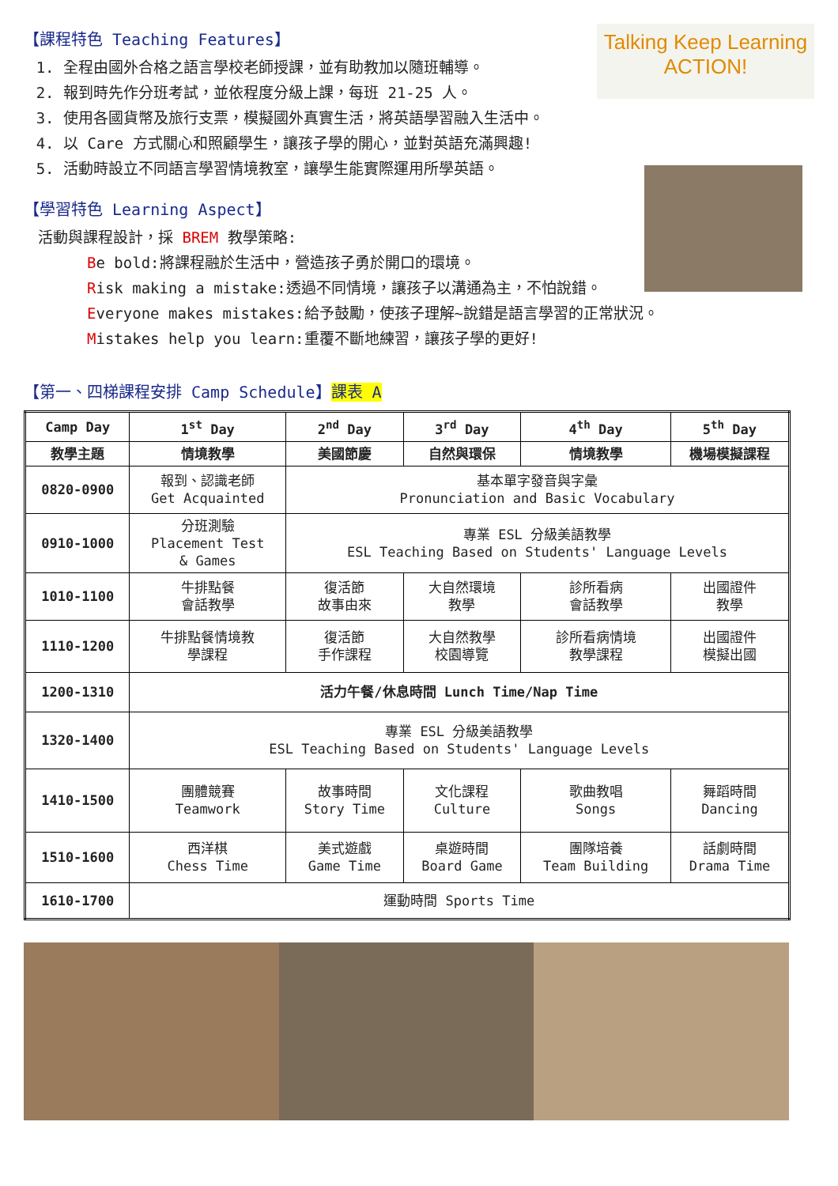Talking Keep Learning
ACTION!
【課程特色 Teaching Features】
1. 全程由國外合格之語言學校老師授課，並有助教加以隨班輔導。
2. 報到時先作分班考試，並依程度分級上課，每班 21-25 人。
3. 使用各國貨幣及旅行支票，模擬國外真實生活，將英語學習融入生活中。
4. 以 Care 方式關心和照顧學生，讓孩子學的開心，並對英語充滿興趣!
5. 活動時設立不同語言學習情境教室，讓學生能實際運用所學英語。
【學習特色 Learning Aspect】
活動與課程設計，採 BREM 教學策略:
Be bold:將課程融於生活中，營造孩子勇於開口的環境。
Risk making a mistake:透過不同情境，讓孩子以溝通為主，不怕說錯。
Everyone makes mistakes:給予鼓勵，使孩子理解~說錯是語言學習的正常狀況。
Mistakes help you learn:重覆不斷地練習，讓孩子學的更好!
【第一、四梯課程安排 Camp Schedule】課表 A
| Camp Day | 1<sup>st</sup> Day | 2<sup>nd</sup> Day | 3<sup>rd</sup> Day | 4<sup>th</sup> Day | 5<sup>th</sup> Day |
| --- | --- | --- | --- | --- | --- |
| 教學主題 | 情境教學 | 美國節慶 | 自然與環保 | 情境教學 | 機場模擬課程 |
| 0820-0900 | 報到、認識老師 Get Acquainted | 基本單字發音與字彙 Pronunciation and Basic Vocabulary | | | |
| 0910-1000 | 分班測驗 Placement Test & Games | 專業 ESL 分級美語教學 ESL Teaching Based on Students' Language Levels | | | |
| 1010-1100 | 牛排點餐 會話教學 | 復活節 故事由來 | 大自然環境 教學 | 診所看病 會話教學 | 出國證件 教學 |
| 1110-1200 | 牛排點餐情境教 學課程 | 復活節 手作課程 | 大自然教學 校園導覽 | 診所看病情境 教學課程 | 出國證件 模擬出國 |
| 1200-1310 | 活力午餐/休息時間 Lunch Time/Nap Time | | | | |
| 1320-1400 | 專業 ESL 分級美語教學 ESL Teaching Based on Students' Language Levels | | | | |
| 1410-1500 | 團體競賽 Teamwork | 故事時間 Story Time | 文化課程 Culture | 歌曲教唱 Songs | 舞蹈時間 Dancing |
| 1510-1600 | 西洋棋 Chess Time | 美式遊戲 Game Time | 桌遊時間 Board Game | 團隊培養 Team Building | 話劇時間 Drama Time |
| 1610-1700 | 運動時間 Sports Time | | | | |